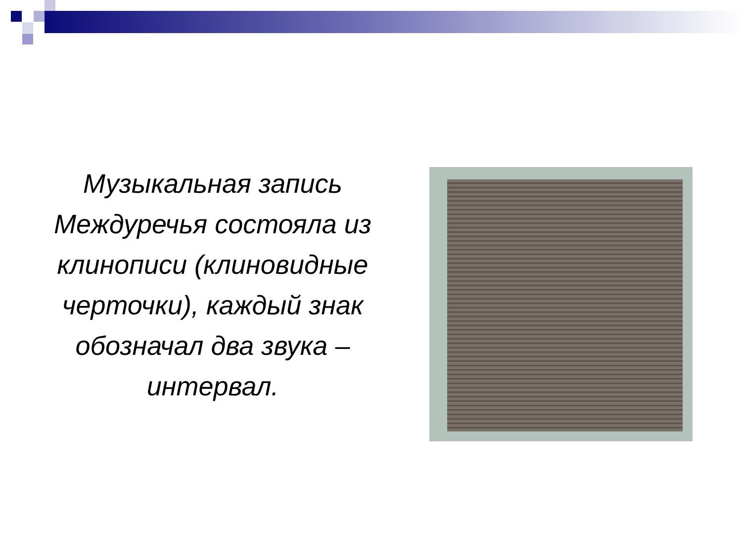Музыкальная запись Междуречья состояла из клинописи (клиновидные черточки), каждый знак обозначал два звука – интервал.